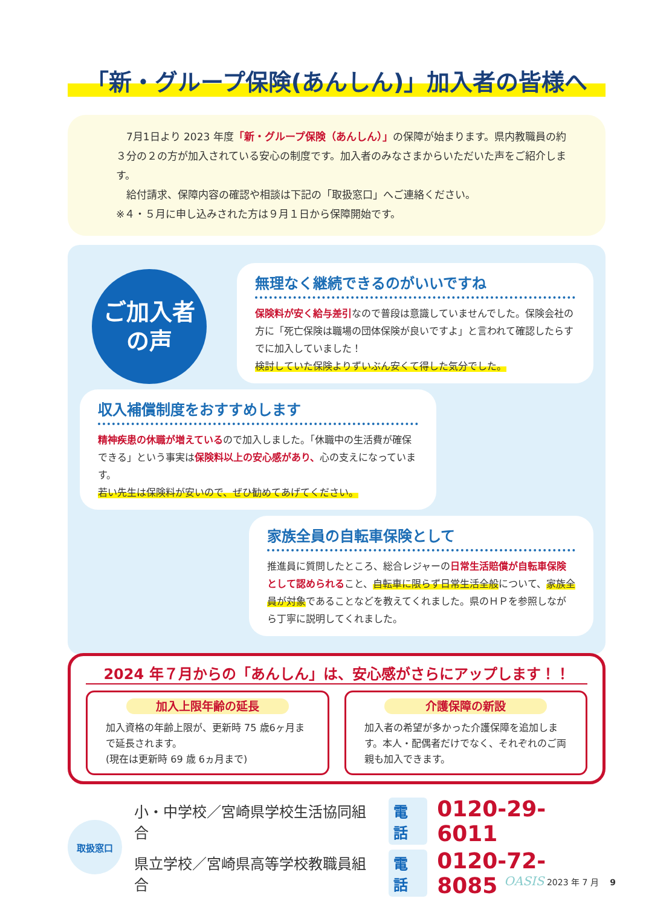「新・グループ保険(あんしん)」加入者の皆様へ
　7月1日より 2023 年度「新・グループ保険（あんしん）」の保障が始まります。県内教職員の約３分の２の方が加入されている安心の制度です。加入者のみなさまからいただいた声をご紹介します。
　給付請求、保障内容の確認や相談は下記の「取扱窓口」へご連絡ください。
※４・５月に申し込みされた方は９月１日から保障開始です。
ご加入者
の声
無理なく継続できるのがいいですね
保険料が安く給与差引なので普段は意識していませんでした。保険会社の方に「死亡保険は職場の団体保険が良いですよ」と言われて確認したらすでに加入していました！
検討していた保険よりずいぶん安くて得した気分でした。
収入補償制度をおすすめします
精神疾患の休職が増えているので加入しました。「休職中の生活費が確保できる」という事実は保険料以上の安心感があり、心の支えになっています。
若い先生は保険料が安いので、ぜひ勧めてあげてください。
家族全員の自転車保険として
推進員に質問したところ、総合レジャーの日常生活賠償が自転車保険として認められること、自転車に限らず日常生活全般について、家族全員が対象であることなどを教えてくれました。県のＨＰを参照しながら丁寧に説明してくれました。
2024 年７月からの「あんしん」は、安心感がさらにアップします！！
加入上限年齢の延長
加入資格の年齢上限が、更新時 75 歳6ヶ月まで延長されます。
(現在は更新時 69 歳 6ヵ月まで)
介護保障の新設
加入者の希望が多かった介護保障を追加します。本人・配偶者だけでなく、それぞれのご両親も加入できます。
取扱窓口
小・中学校／宮崎県学校生活協同組合 電話 0120-29-6011
県立学校／宮崎県高等学校教職員組合 電話 0120-72-8085
OASIS 2023 年 7 月 　9